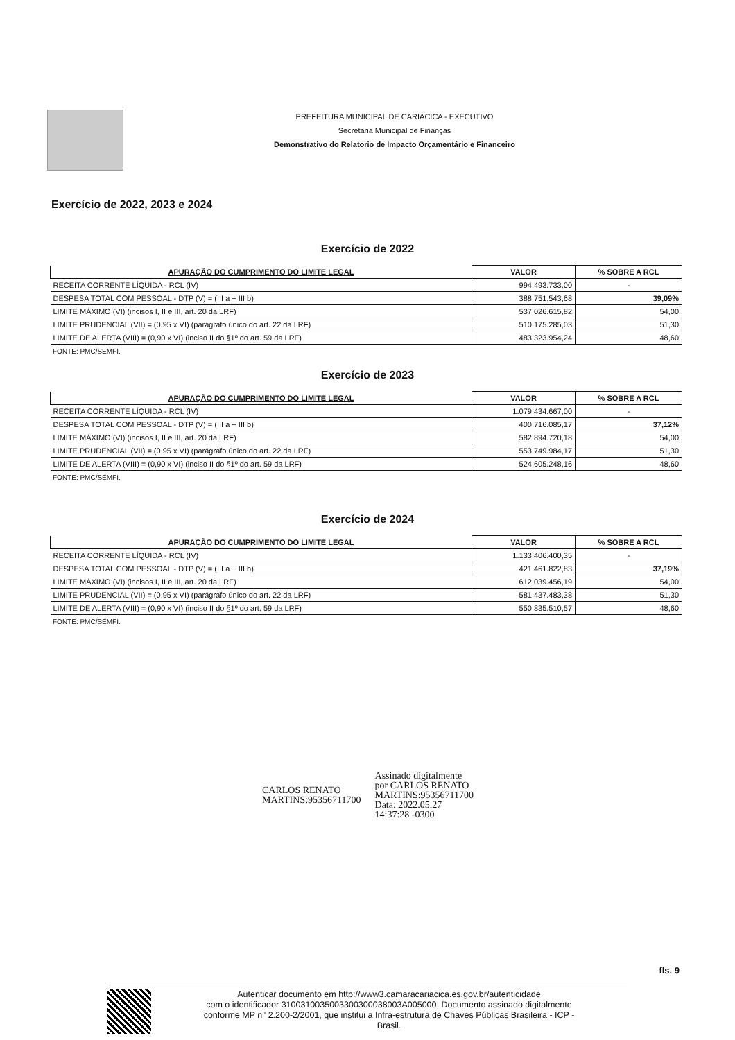PREFEITURA MUNICIPAL DE CARIACICA - EXECUTIVO
Secretaria Municipal de Finanças
Demonstrativo do Relatorio de Impacto Orçamentário e Financeiro
Exercício de 2022, 2023 e 2024
Exercício de 2022
| APURAÇÃO DO CUMPRIMENTO DO LIMITE LEGAL | VALOR | % SOBRE A RCL |
| --- | --- | --- |
| RECEITA CORRENTE LÍQUIDA - RCL (IV) | 994.493.733,00 | - |
| DESPESA TOTAL COM PESSOAL - DTP (V) = (III a + III b) | 388.751.543,68 | 39,09% |
| LIMITE MÁXIMO (VI) (incisos I, II e III, art. 20 da LRF) | 537.026.615,82 | 54,00 |
| LIMITE PRUDENCIAL (VII) = (0,95 x VI) (parágrafo único do art. 22 da LRF) | 510.175.285,03 | 51,30 |
| LIMITE DE ALERTA (VIII) = (0,90 x VI) (inciso II do §1º do art. 59 da LRF) | 483.323.954,24 | 48,60 |
FONTE: PMC/SEMFI.
Exercício de 2023
| APURAÇÃO DO CUMPRIMENTO DO LIMITE LEGAL | VALOR | % SOBRE A RCL |
| --- | --- | --- |
| RECEITA CORRENTE LÍQUIDA - RCL (IV) | 1.079.434.667,00 | - |
| DESPESA TOTAL COM PESSOAL - DTP (V) = (III a + III b) | 400.716.085,17 | 37,12% |
| LIMITE MÁXIMO (VI) (incisos I, II e III, art. 20 da LRF) | 582.894.720,18 | 54,00 |
| LIMITE PRUDENCIAL (VII) = (0,95 x VI) (parágrafo único do art. 22 da LRF) | 553.749.984,17 | 51,30 |
| LIMITE DE ALERTA (VIII) = (0,90 x VI) (inciso II do §1º do art. 59 da LRF) | 524.605.248,16 | 48,60 |
FONTE: PMC/SEMFI.
Exercício de 2024
| APURAÇÃO DO CUMPRIMENTO DO LIMITE LEGAL | VALOR | % SOBRE A RCL |
| --- | --- | --- |
| RECEITA CORRENTE LÍQUIDA - RCL (IV) | 1.133.406.400,35 | - |
| DESPESA TOTAL COM PESSOAL - DTP (V) = (III a + III b) | 421.461.822,83 | 37,19% |
| LIMITE MÁXIMO (VI) (incisos I, II e III, art. 20 da LRF) | 612.039.456,19 | 54,00 |
| LIMITE PRUDENCIAL (VII) = (0,95 x VI) (parágrafo único do art. 22 da LRF) | 581.437.483,38 | 51,30 |
| LIMITE DE ALERTA (VIII) = (0,90 x VI) (inciso II do §1º do art. 59 da LRF) | 550.835.510,57 | 48,60 |
FONTE: PMC/SEMFI.
CARLOS RENATO
MARTINS:95356711700
Assinado digitalmente
por CARLOS RENATO
MARTINS:95356711700
Data: 2022.05.27
14:37:28 -0300
fls. 9
Autenticar documento em http://www3.camaracariacica.es.gov.br/autenticidade
com o identificador 3100310035003300300038003A005000, Documento assinado digitalmente
conforme MP n° 2.200-2/2001, que institui a Infra-estrutura de Chaves Públicas Brasileira - ICP -
Brasil.